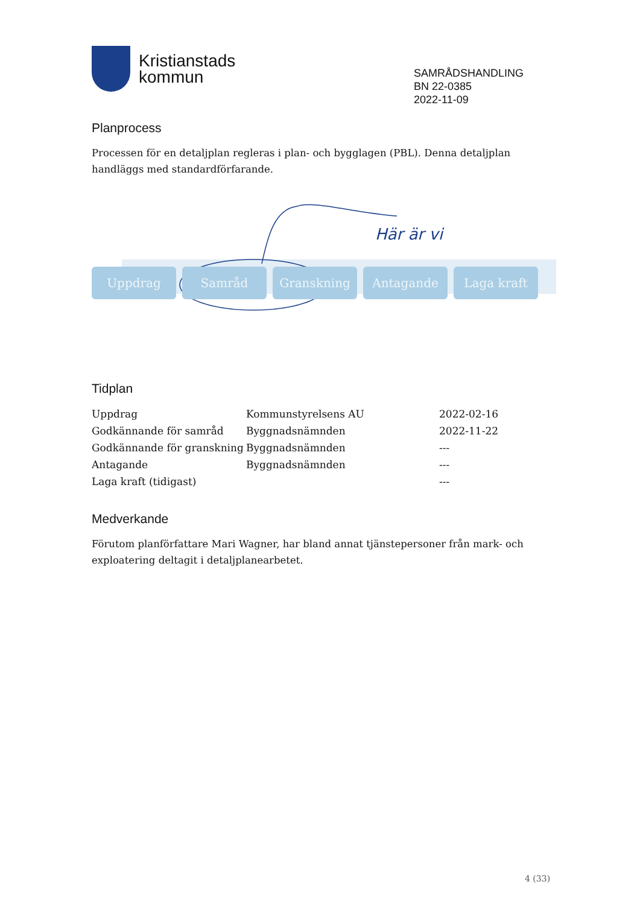Kristianstads
kommun
SAMRÅDSHANDLING
BN 22-0385
2022-11-09
Planprocess
Processen för en detaljplan regleras i plan- och bygglagen (PBL). Denna detaljplan handläggs med standardförfarande.
Här är vi
Uppdrag Samråd Granskning Antagande Laga kraft
Tidplan
| Uppdrag | Kommunstyrelsens AU | 2022-02-16 |
| Godkännande för samråd | Byggnadsnämnden | 2022-11-22 |
| Godkännande för granskning | Byggnadsnämnden | --- |
| Antagande | Byggnadsnämnden | --- |
| Laga kraft (tidigast) | | --- |
Medverkande
Förutom planförfattare Mari Wagner, har bland annat tjänstepersoner från mark- och exploatering deltagit i detaljplanearbetet.
4 (33)